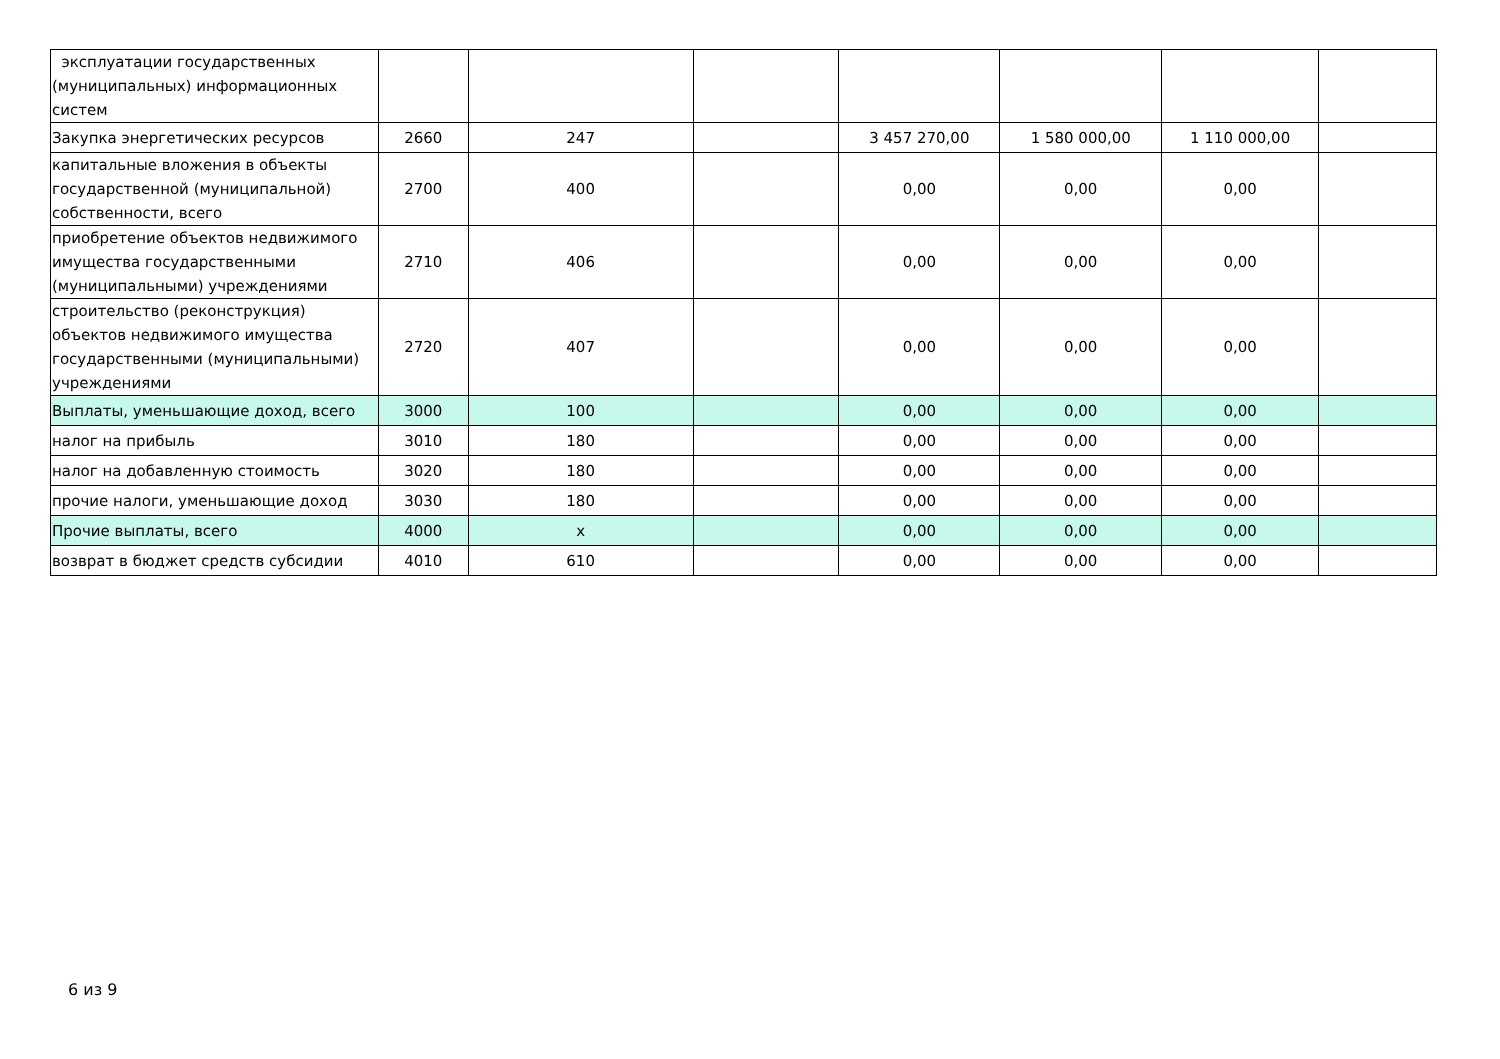| эксплуатации государственных (муниципальных) информационных систем | | | | | | | |
| Закупка энергетических ресурсов | 2660 | 247 | | 3 457 270,00 | 1 580 000,00 | 1 110 000,00 | |
| капитальные вложения в объекты государственной (муниципальной) собственности, всего | 2700 | 400 | | 0,00 | 0,00 | 0,00 | |
| приобретение объектов недвижимого имущества государственными (муниципальными) учреждениями | 2710 | 406 | | 0,00 | 0,00 | 0,00 | |
| строительство (реконструкция) объектов недвижимого имущества государственными (муниципальными) учреждениями | 2720 | 407 | | 0,00 | 0,00 | 0,00 | |
| Выплаты, уменьшающие доход, всего | 3000 | 100 | | 0,00 | 0,00 | 0,00 | |
| налог на прибыль | 3010 | 180 | | 0,00 | 0,00 | 0,00 | |
| налог на добавленную стоимость | 3020 | 180 | | 0,00 | 0,00 | 0,00 | |
| прочие налоги, уменьшающие доход | 3030 | 180 | | 0,00 | 0,00 | 0,00 | |
| Прочие выплаты, всего | 4000 | x | | 0,00 | 0,00 | 0,00 | |
| возврат в бюджет средств субсидии | 4010 | 610 | | 0,00 | 0,00 | 0,00 | |
6 из 9